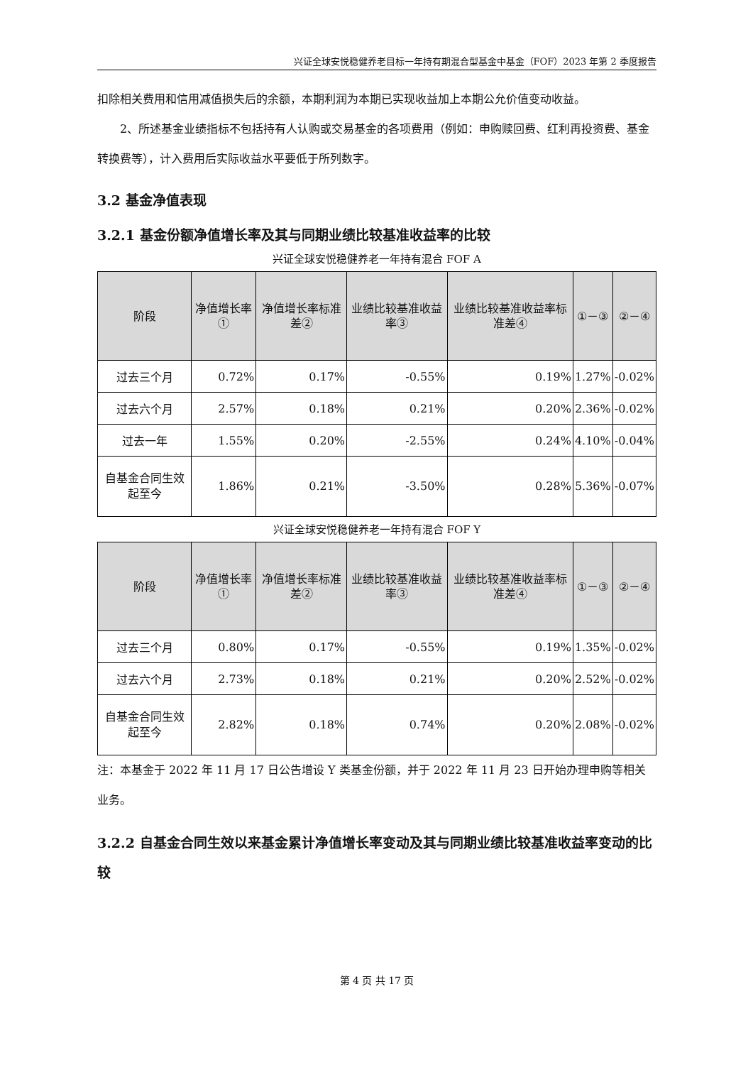兴证全球安悦稳健养老目标一年持有期混合型基金中基金（FOF）2023 年第 2 季度报告
扣除相关费用和信用减值损失后的余额，本期利润为本期已实现收益加上本期公允价值变动收益。
2、所述基金业绩指标不包括持有人认购或交易基金的各项费用（例如：申购赎回费、红利再投资费、基金转换费等），计入费用后实际收益水平要低于所列数字。
3.2 基金净值表现
3.2.1 基金份额净值增长率及其与同期业绩比较基准收益率的比较
兴证全球安悦稳健养老一年持有混合 FOF A
| 阶段 | 净值增长率① | 净值增长率标准差② | 业绩比较基准收益率③ | 业绩比较基准收益率标准差④ | ①－③ | ②－④ |
| --- | --- | --- | --- | --- | --- | --- |
| 过去三个月 | 0.72% | 0.17% | -0.55% | 0.19% | 1.27% | -0.02% |
| 过去六个月 | 2.57% | 0.18% | 0.21% | 0.20% | 2.36% | -0.02% |
| 过去一年 | 1.55% | 0.20% | -2.55% | 0.24% | 4.10% | -0.04% |
| 自基金合同生效起至今 | 1.86% | 0.21% | -3.50% | 0.28% | 5.36% | -0.07% |
兴证全球安悦稳健养老一年持有混合 FOF Y
| 阶段 | 净值增长率① | 净值增长率标准差② | 业绩比较基准收益率③ | 业绩比较基准收益率标准差④ | ①－③ | ②－④ |
| --- | --- | --- | --- | --- | --- | --- |
| 过去三个月 | 0.80% | 0.17% | -0.55% | 0.19% | 1.35% | -0.02% |
| 过去六个月 | 2.73% | 0.18% | 0.21% | 0.20% | 2.52% | -0.02% |
| 自基金合同生效起至今 | 2.82% | 0.18% | 0.74% | 0.20% | 2.08% | -0.02% |
注：本基金于 2022 年 11 月 17 日公告增设 Y 类基金份额，并于 2022 年 11 月 23 日开始办理申购等相关业务。
3.2.2 自基金合同生效以来基金累计净值增长率变动及其与同期业绩比较基准收益率变动的比较
第 4 页 共 17 页